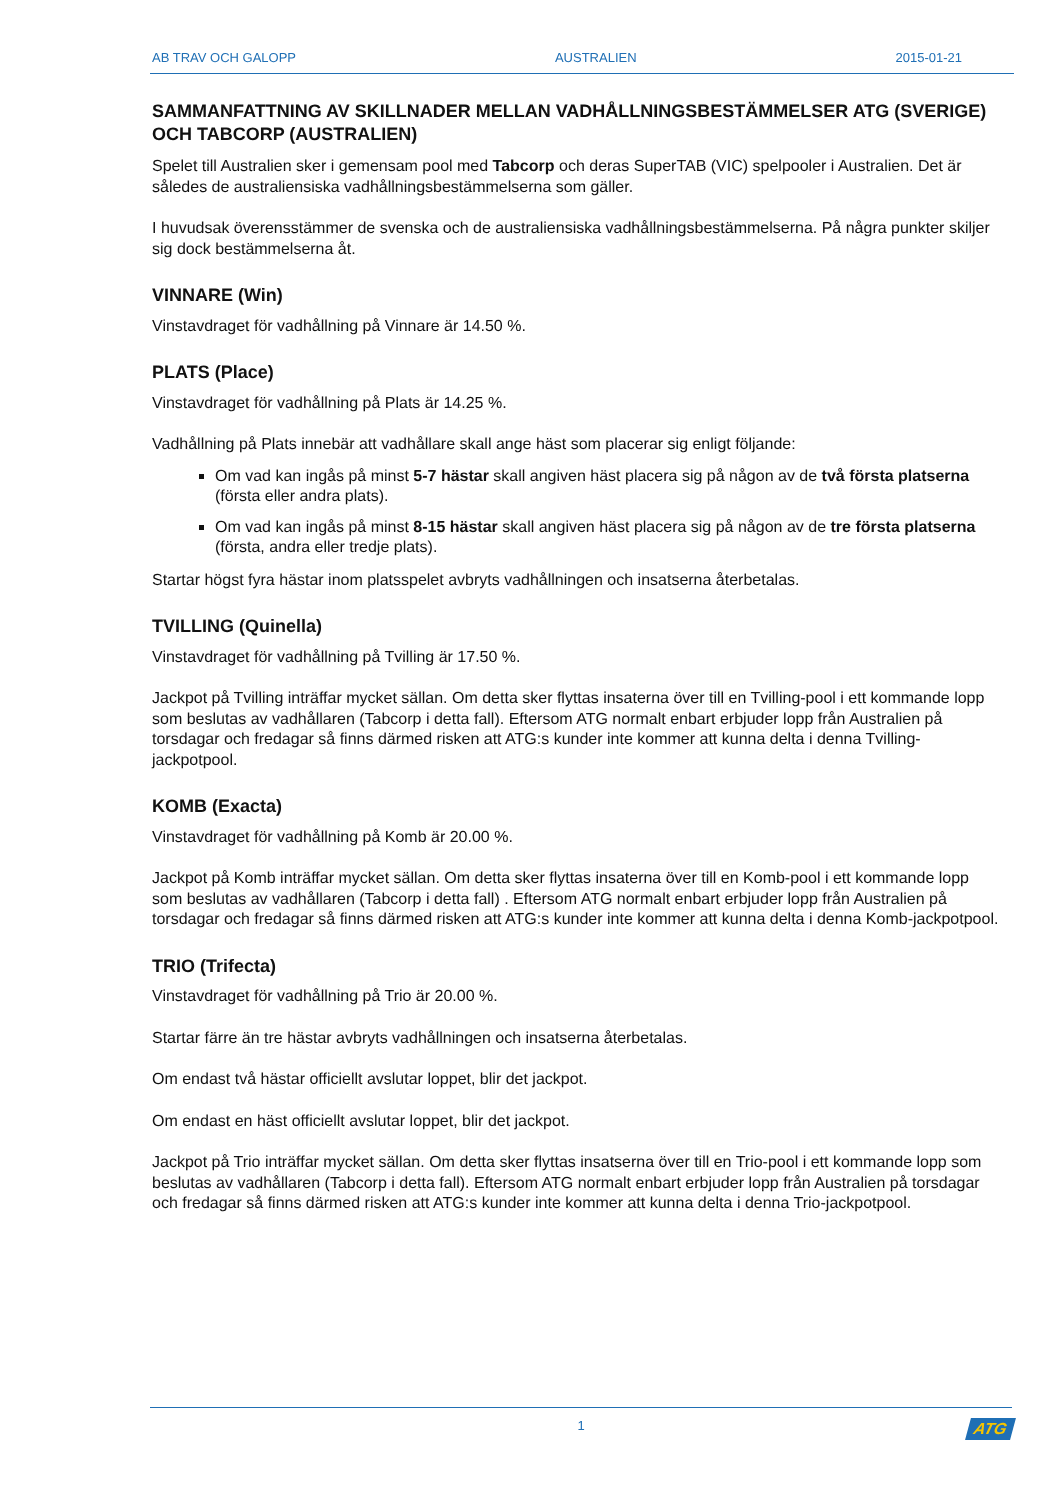AB TRAV OCH GALOPP AUSTRALIEN 2015-01-21
SAMMANFATTNING AV SKILLNADER MELLAN VADHÅLLNINGSBESTÄMMELSER ATG (SVERIGE) OCH TABCORP (AUSTRALIEN)
Spelet till Australien sker i gemensam pool med Tabcorp och deras SuperTAB (VIC) spelpooler i Australien. Det är således de australiensiska vadhållningsbestämmelserna som gäller.
I huvudsak överensstämmer de svenska och de australiensiska vadhållningsbestämmelserna. På några punkter skiljer sig dock bestämmelserna åt.
VINNARE (Win)
Vinstavdraget för vadhållning på Vinnare är 14.50 %.
PLATS (Place)
Vinstavdraget för vadhållning på Plats är 14.25 %.
Vadhållning på Plats innebär att vadhållare skall ange häst som placerar sig enligt följande:
Om vad kan ingås på minst 5-7 hästar skall angiven häst placera sig på någon av de två första platserna (första eller andra plats).
Om vad kan ingås på minst 8-15 hästar skall angiven häst placera sig på någon av de tre första platserna (första, andra eller tredje plats).
Startar högst fyra hästar inom platsspelet avbryts vadhållningen och insatserna återbetalas.
TVILLING (Quinella)
Vinstavdraget för vadhållning på Tvilling är 17.50 %.
Jackpot på Tvilling inträffar mycket sällan. Om detta sker flyttas insaterna över till en Tvilling-pool i ett kommande lopp som beslutas av vadhållaren (Tabcorp i detta fall). Eftersom ATG normalt enbart erbjuder lopp från Australien på torsdagar och fredagar så finns därmed risken att ATG:s kunder inte kommer att kunna delta i denna Tvilling-jackpotpool.
KOMB (Exacta)
Vinstavdraget för vadhållning på Komb är 20.00 %.
Jackpot på Komb inträffar mycket sällan. Om detta sker flyttas insaterna över till en Komb-pool i ett kommande lopp som beslutas av vadhållaren (Tabcorp i detta fall) . Eftersom ATG normalt enbart erbjuder lopp från Australien på torsdagar och fredagar så finns därmed risken att ATG:s kunder inte kommer att kunna delta i denna Komb-jackpotpool.
TRIO (Trifecta)
Vinstavdraget för vadhållning på Trio är 20.00 %.
Startar färre än tre hästar avbryts vadhållningen och insatserna återbetalas.
Om endast två hästar officiellt avslutar loppet, blir det jackpot.
Om endast en häst officiellt avslutar loppet, blir det jackpot.
Jackpot på Trio inträffar mycket sällan. Om detta sker flyttas insatserna över till en Trio-pool i ett kommande lopp som beslutas av vadhållaren (Tabcorp i detta fall). Eftersom ATG normalt enbart erbjuder lopp från Australien på torsdagar och fredagar så finns därmed risken att ATG:s kunder inte kommer att kunna delta i denna Trio-jackpotpool.
1
ATG